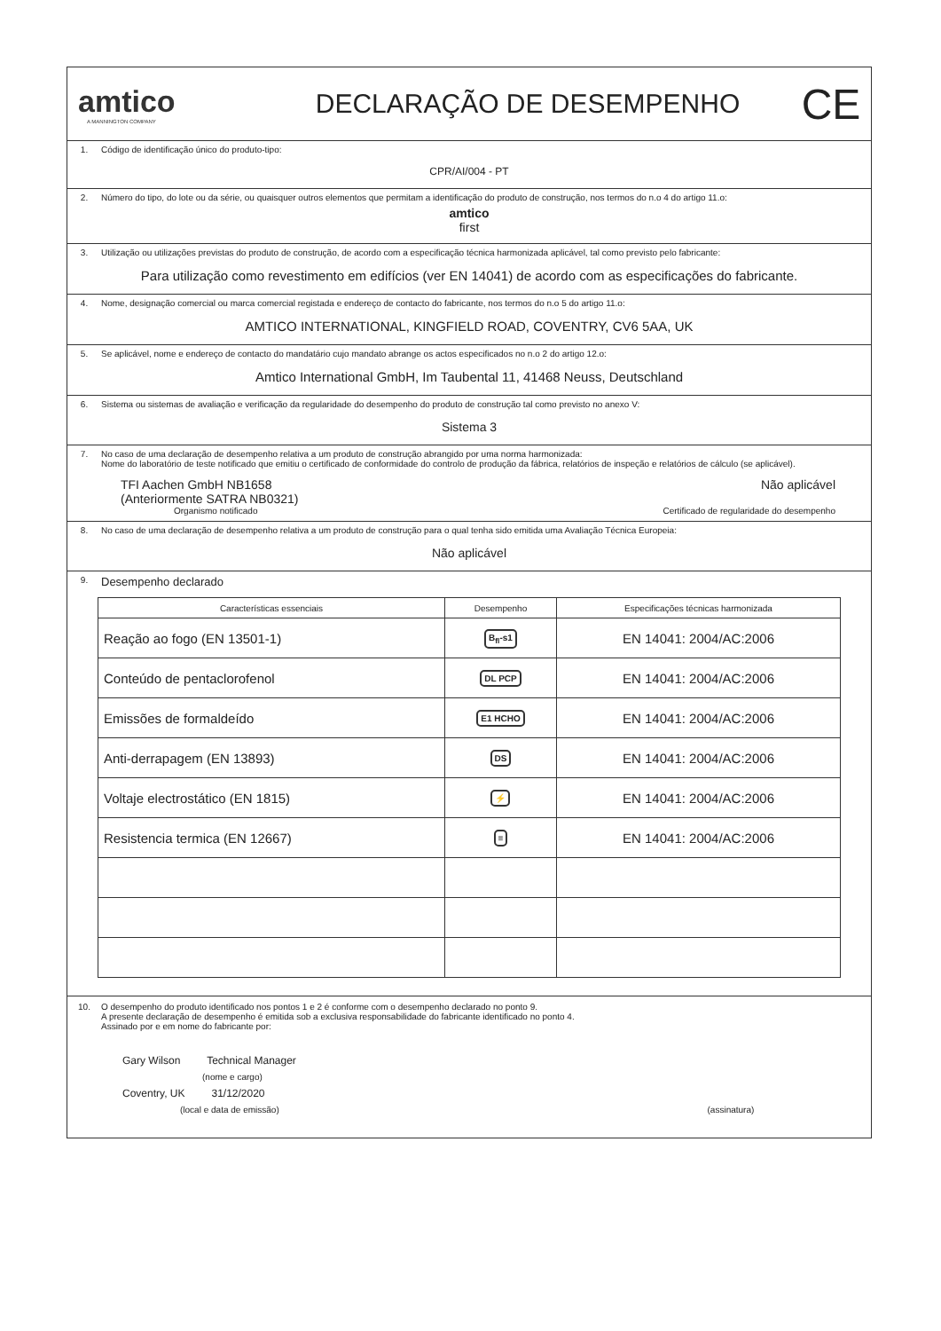amtico
A MANNINGTON COMPANY
DECLARAÇÃO DE DESEMPENHO
CE
1. Código de identificação único do produto-tipo:
CPR/AI/004 - PT
2. Número do tipo, do lote ou da série, ou quaisquer outros elementos que permitam a identificação do produto de construção, nos termos do n.o 4 do artigo 11.o:
amtico
first
3. Utilização ou utilizações previstas do produto de construção, de acordo com a especificação técnica harmonizada aplicável, tal como previsto pelo fabricante:
Para utilização como revestimento em edifícios (ver EN 14041) de acordo com as especificações do fabricante.
4. Nome, designação comercial ou marca comercial registada e endereço de contacto do fabricante, nos termos do n.o 5 do artigo 11.o:
AMTICO INTERNATIONAL, KINGFIELD ROAD, COVENTRY, CV6 5AA, UK
5. Se aplicável, nome e endereço de contacto do mandatário cujo mandato abrange os actos especificados no n.o 2 do artigo 12.o:
Amtico International GmbH, Im Taubental 11, 41468 Neuss, Deutschland
6. Sistema ou sistemas de avaliação e verificação da regularidade do desempenho do produto de construção tal como previsto no anexo V:
Sistema 3
7. No caso de uma declaração de desempenho relativa a um produto de construção abrangido por uma norma harmonizada:
Nome do laboratório de teste notificado que emitiu o certificado de conformidade do controlo de produção da fábrica, relatórios de inspeção e relatórios de cálculo (se aplicável).
TFI Aachen GmbH NB1658
(Anteriormente SATRA NB0321) Não aplicável
Organismo notificado Certificado de regularidade do desempenho
8. No caso de uma declaração de desempenho relativa a um produto de construção para o qual tenha sido emitida uma Avaliação Técnica Europeia:
Não aplicável
9. Desempenho declarado
| Características essenciais | Desempenho | Especificações técnicas harmonizada |
| --- | --- | --- |
| Reação ao fogo (EN 13501-1) | B<sub>fl</sub>-s1 | EN 14041: 2004/AC:2006 |
| Conteúdo de pentaclorofenol | DL PCP | EN 14041: 2004/AC:2006 |
| Emissões de formaldeído | E1 HCHO | EN 14041: 2004/AC:2006 |
| Anti-derrapagem (EN 13893) | DS | EN 14041: 2004/AC:2006 |
| Voltaje electrostático (EN 1815) | ⚡ | EN 14041: 2004/AC:2006 |
| Resistencia termica (EN 12667) | ≡ | EN 14041: 2004/AC:2006 |
10. O desempenho do produto identificado nos pontos 1 e 2 é conforme com o desempenho declarado no ponto 9.
A presente declaração de desempenho é emitida sob a exclusiva responsabilidade do fabricante identificado no ponto 4.
Assinado por e em nome do fabricante por:
Gary Wilson Technical Manager
(nome e cargo)
Coventry, UK 31/12/2020
(local e data de emissão) (assinatura)